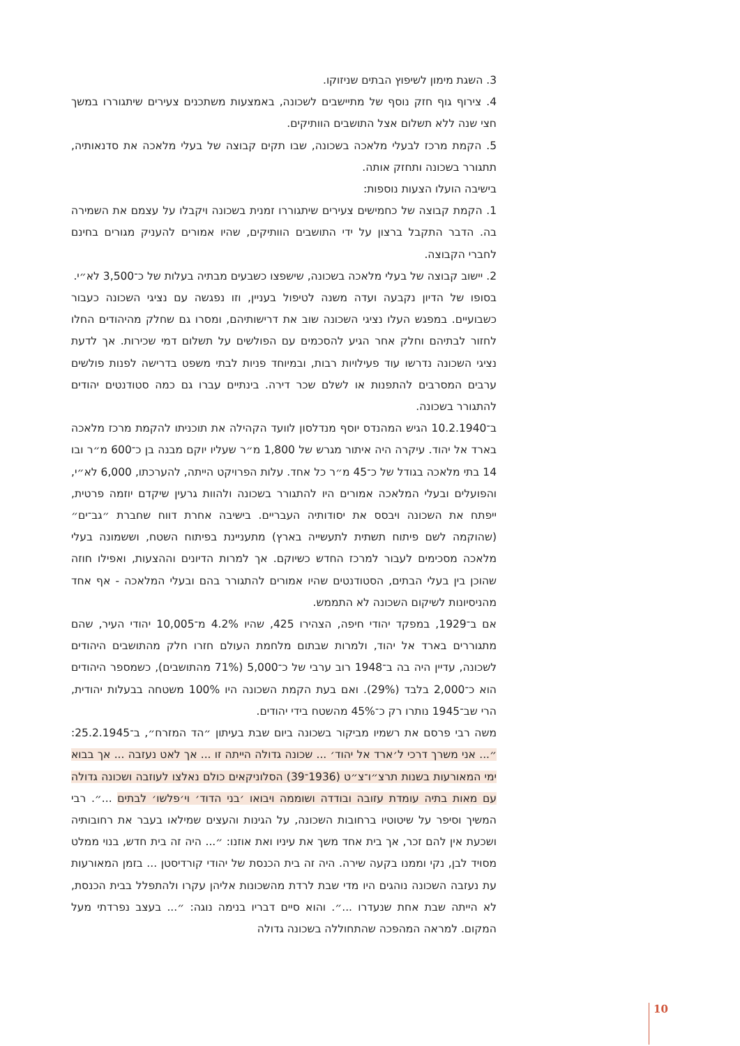3. השגת מימון לשיפוץ הבתים שניזוקו.
4. צירוף גוף חזק נוסף של מתיישבים לשכונה, באמצעות משתכנים צעירים שיתגוררו במשך חצי שנה ללא תשלום אצל התושבים הוותיקים.
5. הקמת מרכז לבעלי מלאכה בשכונה, שבו תקים קבוצה של בעלי מלאכה את סדנאותיה, תתגורר בשכונה ותחזק אותה.
בישיבה הועלו הצעות נוספות:
1. הקמת קבוצה של כחמישים צעירים שיתגוררו זמנית בשכונה ויקבלו על עצמם את השמירה בה. הדבר התקבל ברצון על ידי התושבים הוותיקים, שהיו אמורים להעניק מגורים בחינם לחברי הקבוצה.
2. יישוב קבוצה של בעלי מלאכה בשכונה, שישפצו כשבעים מבתיה בעלות של כ־3,500 לא״י.
בסופו של הדיון נקבעה ועדה משנה לטיפול בעניין, וזו נפגשה עם נציגי השכונה כעבור כשבועיים. במפגש העלו נציגי השכונה שוב את דרישותיהם, ומסרו גם שחלק מהיהודים החלו לחזור לבתיהם וחלק אחר הגיע להסכמים עם הפולשים על תשלום דמי שכירות. אך לדעת נציגי השכונה נדרשו עוד פעילויות רבות, ובמיוחד פניות לבתי משפט בדרישה לפנות פולשים ערבים המסרבים להתפנות או לשלם שכר דירה. בינתיים עברו גם כמה סטודנטים יהודים להתגורר בשכונה.
ב־10.2.1940 הגיש המהנדס יוסף מנדלסון לוועד הקהילה את תוכניתו להקמת מרכז מלאכה בארד אל יהוד. עיקרה היה איתור מגרש של 1,800 מ״ר שעליו יוקם מבנה בן כ־600 מ״ר ובו 14 בתי מלאכה בגודל של כ־45 מ״ר כל אחד. עלות הפרויקט הייתה, להערכתו, 6,000 לא״י, והפועלים ובעלי המלאכה אמורים היו להתגורר בשכונה ולהוות גרעין שיקדם יוזמה פרטית, ייפתח את השכונה ויבסס את יסודותיה העבריים. בישיבה אחרת דווח שחברת ״גב־ים״ (שהוקמה לשם פיתוח תשתית לתעשייה בארץ) מתעניינת בפיתוח השטח, וששמונה בעלי מלאכה מסכימים לעבור למרכז החדש כשיוקם. אך למרות הדיונים וההצעות, ואפילו חוזה שהוכן בין בעלי הבתים, הסטודנטים שהיו אמורים להתגורר בהם ובעלי המלאכה - אף אחד מהניסיונות לשיקום השכונה לא התממש.
אם ב־1929, במפקד יהודי חיפה, הצהירו 425, שהיו 4.2% מ־10,005 יהודי העיר, שהם מתגוררים בארד אל יהוד, ולמרות שבתום מלחמת העולם חזרו חלק מהתושבים היהודים לשכונה, עדיין היה בה ב־1948 רוב ערבי של כ־5,000 (71% מהתושבים), כשמספר היהודים הוא כ־2,000 בלבד (29%). ואם בעת הקמת השכונה היו 100% משטחה בבעלות יהודית, הרי שב־1945 נותרו רק כ־45% מהשטח בידי יהודים.
משה רבי פרסם את רשמיו מביקור בשכונה ביום שבת בעיתון ״הד המזרח״, ב־25.2.1945: ״... אני משרך דרכי ל׳ארד אל יהוד׳ ... שכונה גדולה הייתה זו ... אך לאט נעזבה ... אך בבוא ימי המאורעות בשנות תרצ״ו־צ״ט (1936־39) הסלוניקאים כולם נאלצו לעוזבה ושכונה גדולה עם מאות בתיה עומדת עזובה ובודדה ושוממה ויבואו ׳בני הדוד׳ וי׳פלשו׳ לבתים ...״. רבי המשיך וסיפר על שיטוטיו ברחובות השכונה, על הגינות והעצים שמילאו בעבר את רחובותיה ושכעת אין להם זכר, אך בית אחד משך את עיניו ואת אוזנו: ״... היה זה בית חדש, בנוי ממלט מסויד לבן, נקי וממנו בקעה שירה. היה זה בית הכנסת של יהודי קורדיסטן ... בזמן המאורעות עת נעזבה השכונה נוהגים היו מדי שבת לרדת מהשכונות אליהן עקרו ולהתפלל בבית הכנסת, לא הייתה שבת אחת שנעדרו ...״. והוא סיים דבריו בנימה נוגה: ״... בעצב נפרדתי מעל המקום. למראה המהפכה שהתחוללה בשכונה גדולה
10